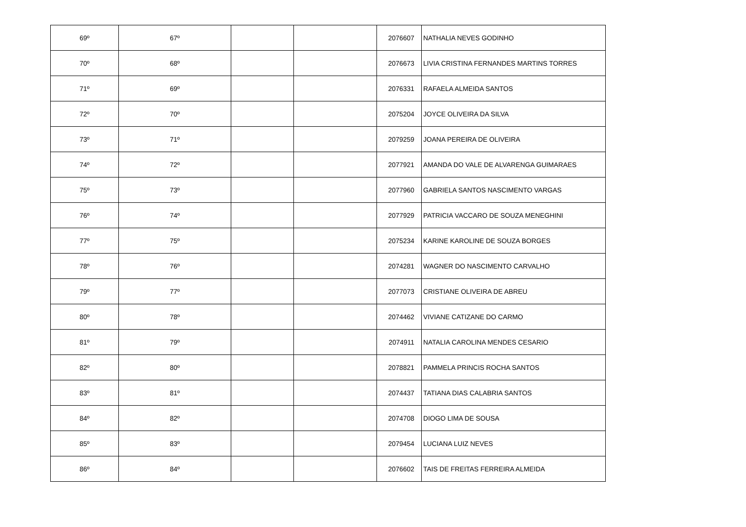| 69º | 67º | | | 2076607 | NATHALIA NEVES GODINHO |
| 70º | 68º | | | 2076673 | LIVIA CRISTINA FERNANDES MARTINS TORRES |
| 71º | 69º | | | 2076331 | RAFAELA ALMEIDA SANTOS |
| 72º | 70º | | | 2075204 | JOYCE OLIVEIRA DA SILVA |
| 73º | 71º | | | 2079259 | JOANA PEREIRA DE OLIVEIRA |
| 74º | 72º | | | 2077921 | AMANDA DO VALE DE ALVARENGA GUIMARAES |
| 75º | 73º | | | 2077960 | GABRIELA SANTOS NASCIMENTO VARGAS |
| 76º | 74º | | | 2077929 | PATRICIA VACCARO DE SOUZA MENEGHINI |
| 77º | 75º | | | 2075234 | KARINE KAROLINE DE SOUZA BORGES |
| 78º | 76º | | | 2074281 | WAGNER DO NASCIMENTO CARVALHO |
| 79º | 77º | | | 2077073 | CRISTIANE OLIVEIRA DE ABREU |
| 80º | 78º | | | 2074462 | VIVIANE CATIZANE DO CARMO |
| 81º | 79º | | | 2074911 | NATALIA CAROLINA MENDES CESARIO |
| 82º | 80º | | | 2078821 | PAMMELA PRINCIS ROCHA SANTOS |
| 83º | 81º | | | 2074437 | TATIANA DIAS CALABRIA SANTOS |
| 84º | 82º | | | 2074708 | DIOGO LIMA DE SOUSA |
| 85º | 83º | | | 2079454 | LUCIANA LUIZ NEVES |
| 86º | 84º | | | 2076602 | TAIS DE FREITAS FERREIRA ALMEIDA |